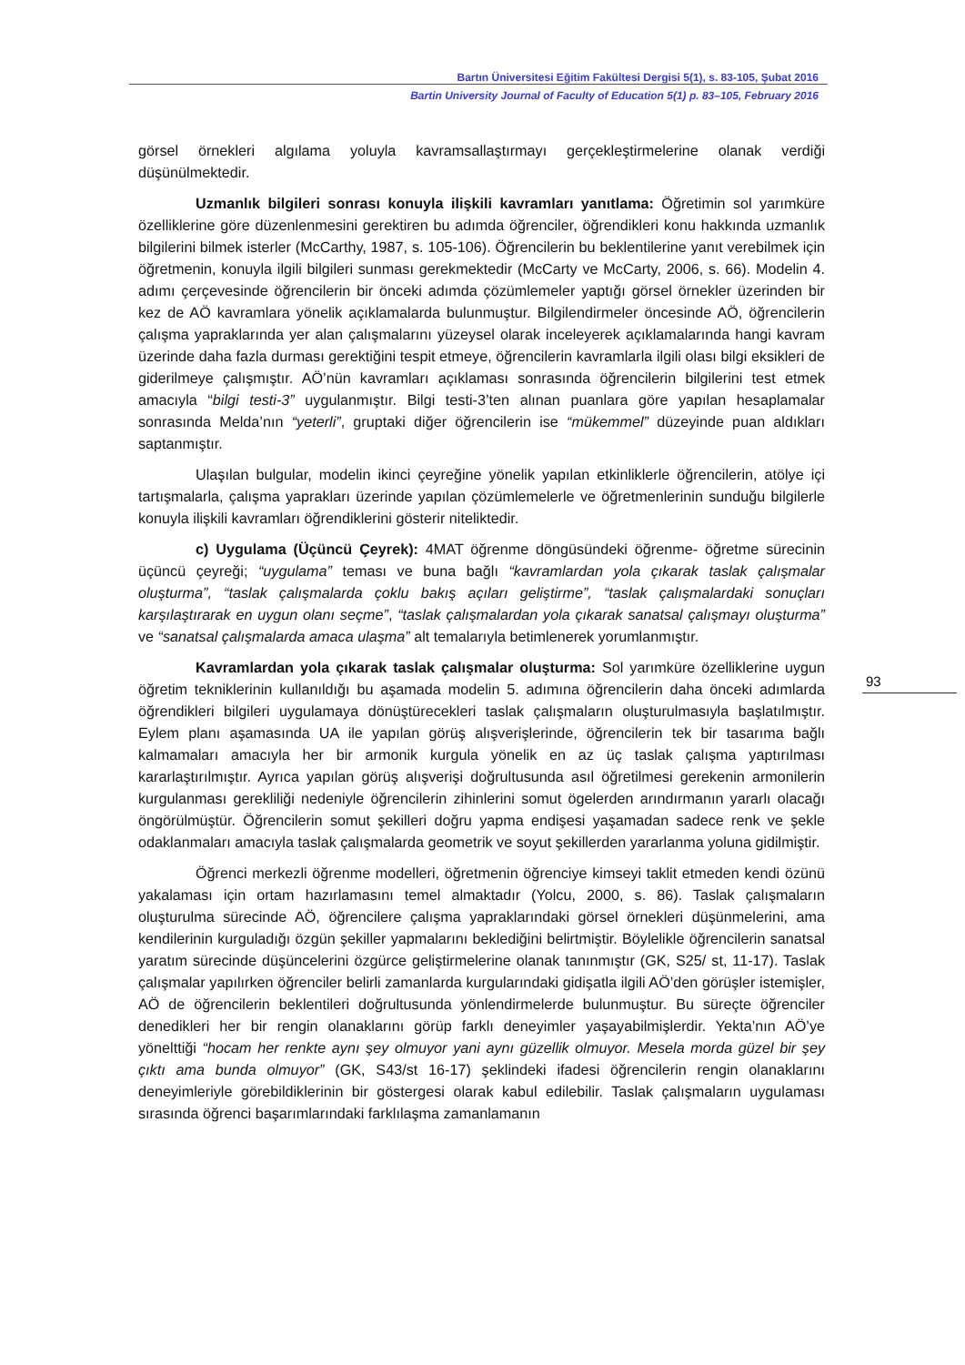Bartın Üniversitesi Eğitim Fakültesi Dergisi 5(1), s. 83-105, Şubat 2016
Bartin University Journal of Faculty of Education 5(1) p. 83–105, February 2016
görsel örnekleri algılama yoluyla kavramsallaştırmayı gerçekleştirmelerine olanak verdiği düşünülmektedir.
Uzmanlık bilgileri sonrası konuyla ilişkili kavramları yanıtlama: Öğretimin sol yarımküre özelliklerine göre düzenlenmesini gerektiren bu adımda öğrenciler, öğrendikleri konu hakkında uzmanlık bilgilerini bilmek isterler (McCarthy, 1987, s. 105-106). Öğrencilerin bu beklentilerine yanıt verebilmek için öğretmenin, konuyla ilgili bilgileri sunması gerekmektedir (McCarty ve McCarty, 2006, s. 66). Modelin 4. adımı çerçevesinde öğrencilerin bir önceki adımda çözümlemeler yaptığı görsel örnekler üzerinden bir kez de AÖ kavramlara yönelik açıklamalarda bulunmuştur. Bilgilendirmeler öncesinde AÖ, öğrencilerin çalışma yapraklarında yer alan çalışmalarını yüzeysel olarak inceleyerek açıklamalarında hangi kavram üzerinde daha fazla durması gerektiğini tespit etmeye, öğrencilerin kavramlarla ilgili olası bilgi eksikleri de giderilmeye çalışmıştır. AÖ’nün kavramları açıklaması sonrasında öğrencilerin bilgilerini test etmek amacıyla “bilgi testi-3” uygulanmıştır. Bilgi testi-3’ten alınan puanlara göre yapılan hesaplamalar sonrasında Melda’nın “yeterli”, gruptaki diğer öğrencilerin ise “mükemmel” düzeyinde puan aldıkları saptanmıştır.
Ulaşılan bulgular, modelin ikinci çeyreğine yönelik yapılan etkinliklerle öğrencilerin, atölye içi tartışmalarla, çalışma yaprakları üzerinde yapılan çözümlemelerle ve öğretmenlerinin sunduğu bilgilerle konuyla ilişkili kavramları öğrendiklerini gösterir niteliktedir.
c) Uygulama (Üçüncü Çeyrek): 4MAT öğrenme döngüsündeki öğrenme- öğretme sürecinin üçüncü çeyreği; “uygulama” teması ve buna bağlı “kavramlardan yola çıkarak taslak çalışmalar oluşturma”, “taslak çalışmalarda çoklu bakış açıları geliştirme”, “taslak çalışmalardaki sonuçları karşılaştırarak en uygun olanı seçme”, “taslak çalışmalardan yola çıkarak sanatsal çalışmayı oluşturma” ve “sanatsal çalışmalarda amaca ulaşma” alt temalarıyla betimlenerek yorumlanmıştır.
Kavramlardan yola çıkarak taslak çalışmalar oluşturma: Sol yarımküre özelliklerine uygun öğretim tekniklerinin kullanıldığı bu aşamada modelin 5. adımına öğrencilerin daha önceki adımlarda öğrendikleri bilgileri uygulamaya dönüştürecekleri taslak çalışmaların oluşturulmasıyla başlatılmıştır. Eylem planı aşamasında UA ile yapılan görüş alışverişlerinde, öğrencilerin tek bir tasarıma bağlı kalmamaları amacıyla her bir armonik kurgula yönelik en az üç taslak çalışma yaptırılması kararlaştırılmıştır. Ayrıca yapılan görüş alışverişi doğrultusunda asıl öğretilmesi gerekenin armonilerin kurgulanması gerekliliği nedeniyle öğrencilerin zihinlerini somut ögelerden arındırmanın yararlı olacağı öngörülmüştür. Öğrencilerin somut şekilleri doğru yapma endişesi yaşamadan sadece renk ve şekle odaklanmaları amacıyla taslak çalışmalarda geometrik ve soyut şekillerden yararlanma yoluna gidilmiştir.
Öğrenci merkezli öğrenme modelleri, öğretmenin öğrenciye kimseyi taklit etmeden kendi özünü yakalaması için ortam hazırlamasını temel almaktadır (Yolcu, 2000, s. 86). Taslak çalışmaların oluşturulma sürecinde AÖ, öğrencilere çalışma yapraklarındaki görsel örnekleri düşünmelerini, ama kendilerinin kurguladığı özgün şekiller yapmalarını beklediğini belirtmiştir. Böylelikle öğrencilerin sanatsal yaratım sürecinde düşüncelerini özgürce geliştirmelerine olanak tanınmıştır (GK, S25/ st, 11-17). Taslak çalışmalar yapılırken öğrenciler belirli zamanlarda kurgularındaki gidişatla ilgili AÖ’den görüşler istemişler, AÖ de öğrencilerin beklentileri doğrultusunda yönlendirmelerde bulunmuştur. Bu süreçte öğrenciler denedikleri her bir rengin olanaklarını görüp farklı deneyimler yaşayabilmişlerdir. Yekta’nın AÖ’ye yönelttiği “hocam her renkte aynı şey olmuyor yani aynı güzellik olmuyor. Mesela morda güzel bir şey çıktı ama bunda olmuyor” (GK, S43/st 16-17) şeklindeki ifadesi öğrencilerin rengin olanaklarını deneyimleriyle görebildiklerinin bir göstergesi olarak kabul edilebilir. Taslak çalışmaların uygulaması sırasında öğrenci başarımlarındaki farklılaşma zamanlamanın
93